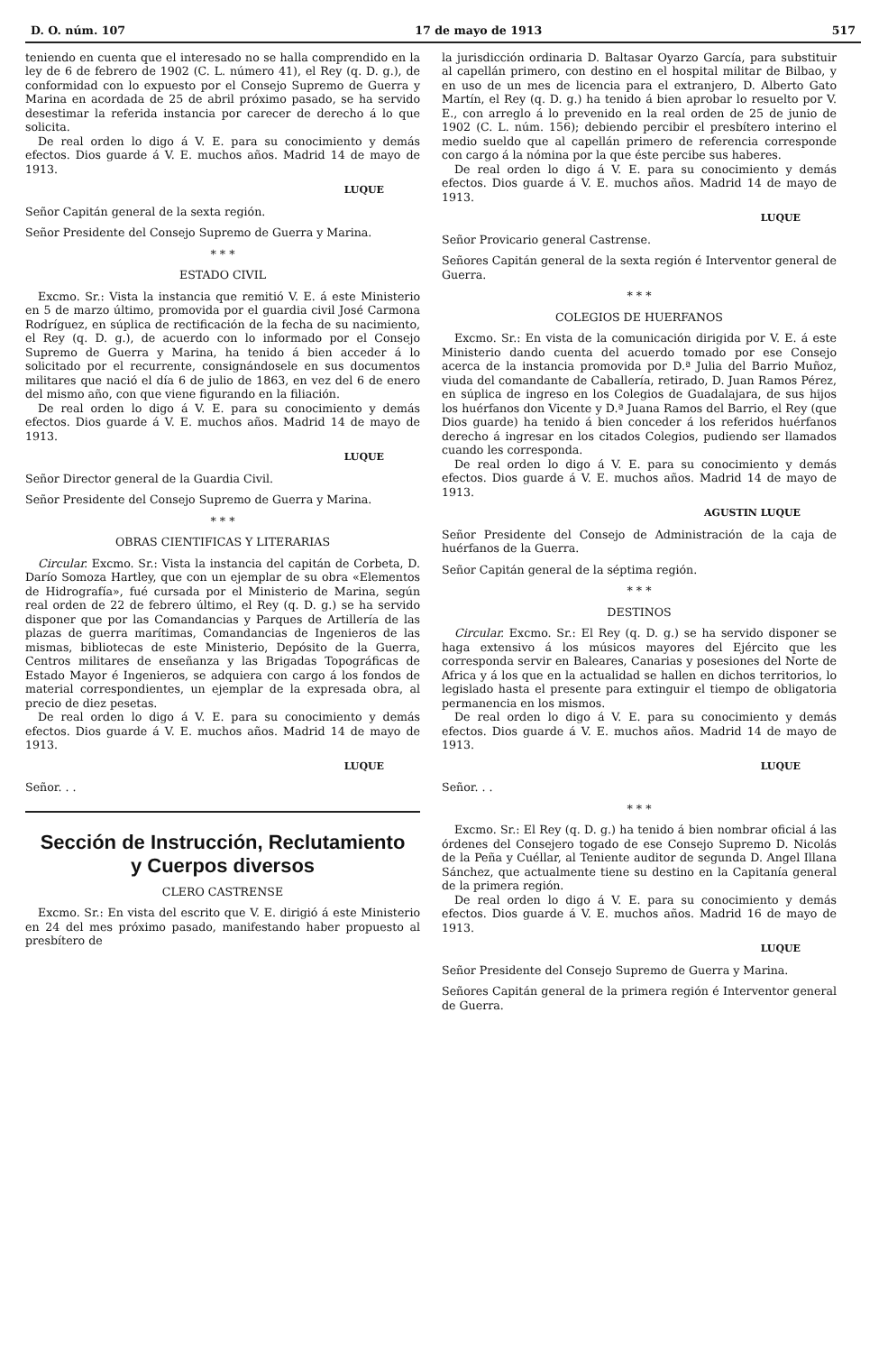D. O. núm. 107 17 de mayo de 1913 517
teniendo en cuenta que el interesado no se halla comprendido en la ley de 6 de febrero de 1902 (C. L. número 41), el Rey (q. D. g.), de conformidad con lo expuesto por el Consejo Supremo de Guerra y Marina en acordada de 25 de abril próximo pasado, se ha servido desestimar la referida instancia por carecer de derecho á lo que solicita.
De real orden lo digo á V. E. para su conocimiento y demás efectos. Dios guarde á V. E. muchos años. Madrid 14 de mayo de 1913.
LUQUE
Señor Capitán general de la sexta región.
Señor Presidente del Consejo Supremo de Guerra y Marina.
* * *
ESTADO CIVIL
Excmo. Sr.: Vista la instancia que remitió V. E. á este Ministerio en 5 de marzo último, promovida por el guardia civil José Carmona Rodríguez, en súplica de rectificación de la fecha de su nacimiento, el Rey (q. D. g.), de acuerdo con lo informado por el Consejo Supremo de Guerra y Marina, ha tenido á bien acceder á lo solicitado por el recurrente, consignándosele en sus documentos militares que nació el día 6 de julio de 1863, en vez del 6 de enero del mismo año, con que viene figurando en la filiación.
De real orden lo digo á V. E. para su conocimiento y demás efectos. Dios guarde á V. E. muchos años. Madrid 14 de mayo de 1913.
LUQUE
Señor Director general de la Guardia Civil.
Señor Presidente del Consejo Supremo de Guerra y Marina.
* * *
OBRAS CIENTIFICAS Y LITERARIAS
Circular. Excmo. Sr.: Vista la instancia del capitán de Corbeta, D. Darío Somoza Hartley, que con un ejemplar de su obra «Elementos de Hidrografía», fué cursada por el Ministerio de Marina, según real orden de 22 de febrero último, el Rey (q. D. g.) se ha servido disponer que por las Comandancias y Parques de Artillería de las plazas de guerra marítimas, Comandancias de Ingenieros de las mismas, bibliotecas de este Ministerio, Depósito de la Guerra, Centros militares de enseñanza y las Brigadas Topográficas de Estado Mayor é Ingenieros, se adquiera con cargo á los fondos de material correspondientes, un ejemplar de la expresada obra, al precio de diez pesetas.
De real orden lo digo á V. E. para su conocimiento y demás efectos. Dios guarde á V. E. muchos años. Madrid 14 de mayo de 1913.
LUQUE
Señor. . .
Sección de Instrucción, Reclutamiento
y Cuerpos diversos
CLERO CASTRENSE
Excmo. Sr.: En vista del escrito que V. E. dirigió á este Ministerio en 24 del mes próximo pasado, manifestando haber propuesto al presbítero de
la jurisdicción ordinaria D. Baltasar Oyarzo García, para substituir al capellán primero, con destino en el hospital militar de Bilbao, y en uso de un mes de licencia para el extranjero, D. Alberto Gato Martín, el Rey (q. D. g.) ha tenido á bien aprobar lo resuelto por V. E., con arreglo á lo prevenido en la real orden de 25 de junio de 1902 (C. L. núm. 156); debiendo percibir el presbítero interino el medio sueldo que al capellán primero de referencia corresponde con cargo á la nómina por la que éste percibe sus haberes.
De real orden lo digo á V. E. para su conocimiento y demás efectos. Dios guarde á V. E. muchos años. Madrid 14 de mayo de 1913.
LUQUE
Señor Provicario general Castrense.
Señores Capitán general de la sexta región é Interventor general de Guerra.
* * *
COLEGIOS DE HUERFANOS
Excmo. Sr.: En vista de la comunicación dirigida por V. E. á este Ministerio dando cuenta del acuerdo tomado por ese Consejo acerca de la instancia promovida por D.ª Julia del Barrio Muñoz, viuda del comandante de Caballería, retirado, D. Juan Ramos Pérez, en súplica de ingreso en los Colegios de Guadalajara, de sus hijos los huérfanos don Vicente y D.ª Juana Ramos del Barrio, el Rey (que Dios guarde) ha tenido á bien conceder á los referidos huérfanos derecho á ingresar en los citados Colegios, pudiendo ser llamados cuando les corresponda.
De real orden lo digo á V. E. para su conocimiento y demás efectos. Dios guarde á V. E. muchos años. Madrid 14 de mayo de 1913.
AGUSTIN LUQUE
Señor Presidente del Consejo de Administración de la caja de huérfanos de la Guerra.
Señor Capitán general de la séptima región.
* * *
DESTINOS
Circular. Excmo. Sr.: El Rey (q. D. g.) se ha servido disponer se haga extensivo á los músicos mayores del Ejército que les corresponda servir en Baleares, Canarias y posesiones del Norte de Africa y á los que en la actualidad se hallen en dichos territorios, lo legislado hasta el presente para extinguir el tiempo de obligatoria permanencia en los mismos.
De real orden lo digo á V. E. para su conocimiento y demás efectos. Dios guarde á V. E. muchos años. Madrid 14 de mayo de 1913.
LUQUE
Señor. . .
* * *
Excmo. Sr.: El Rey (q. D. g.) ha tenido á bien nombrar oficial á las órdenes del Consejero togado de ese Consejo Supremo D. Nicolás de la Peña y Cuéllar, al Teniente auditor de segunda D. Angel Illana Sánchez, que actualmente tiene su destino en la Capitanía general de la primera región.
De real orden lo digo á V. E. para su conocimiento y demás efectos. Dios guarde á V. E. muchos años. Madrid 16 de mayo de 1913.
LUQUE
Señor Presidente del Consejo Supremo de Guerra y Marina.
Señores Capitán general de la primera región é Interventor general de Guerra.